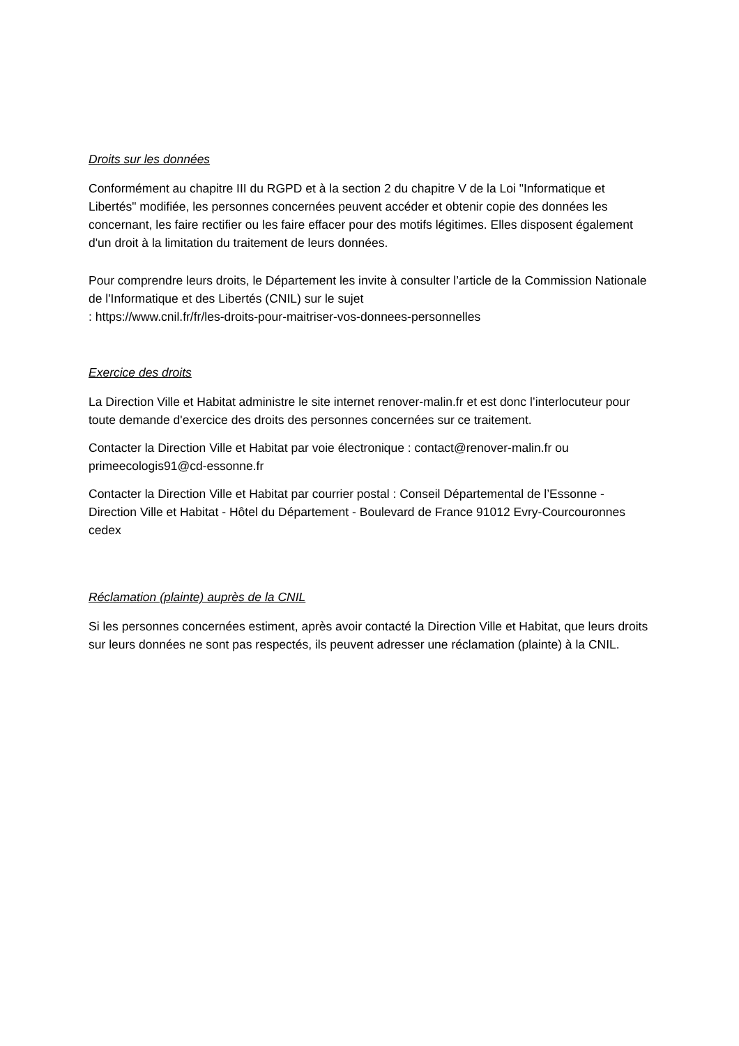Droits sur les données
Conformément au chapitre III du RGPD et à la section 2 du chapitre V de la Loi "Informatique et Libertés" modifiée, les personnes concernées peuvent accéder et obtenir copie des données les concernant, les faire rectifier ou les faire effacer pour des motifs légitimes. Elles disposent également d'un droit à la limitation du traitement de leurs données.
Pour comprendre leurs droits, le Département les invite à consulter l’article de la Commission Nationale de l'Informatique et des Libertés (CNIL) sur le sujet
: https://www.cnil.fr/fr/les-droits-pour-maitriser-vos-donnees-personnelles
Exercice des droits
La Direction Ville et Habitat administre le site internet renover-malin.fr et est donc l’interlocuteur pour toute demande d'exercice des droits des personnes concernées sur ce traitement.
Contacter la Direction Ville et Habitat par voie électronique : contact@renover-malin.fr ou primeecologis91@cd-essonne.fr
Contacter la Direction Ville et Habitat par courrier postal : Conseil Départemental de l’Essonne - Direction Ville et Habitat - Hôtel du Département - Boulevard de France 91012 Evry-Courcouronnes cedex
Réclamation (plainte) auprès de la CNIL
Si les personnes concernées estiment, après avoir contacté la Direction Ville et Habitat, que leurs droits sur leurs données ne sont pas respectés, ils peuvent adresser une réclamation (plainte) à la CNIL.